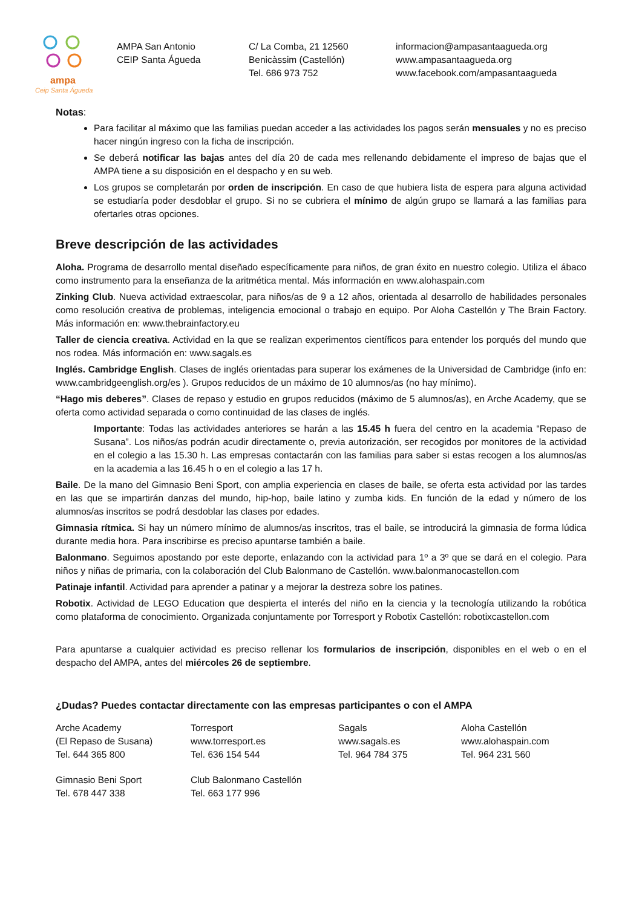ampa
Ceip Santa Águeda
AMPA San Antonio
CEIP Santa Águeda
C/ La Comba, 21 12560
Benicàssim (Castellón)
Tel. 686 973 752
informacion@ampasantaagueda.org
www.ampasantaagueda.org
www.facebook.com/ampasantaagueda
Notas:
Para facilitar al máximo que las familias puedan acceder a las actividades los pagos serán mensuales y no es preciso hacer ningún ingreso con la ficha de inscripción.
Se deberá notificar las bajas antes del día 20 de cada mes rellenando debidamente el impreso de bajas que el AMPA tiene a su disposición en el despacho y en su web.
Los grupos se completarán por orden de inscripción. En caso de que hubiera lista de espera para alguna actividad se estudiaría poder desdoblar el grupo. Si no se cubriera el mínimo de algún grupo se llamará a las familias para ofertarles otras opciones.
Breve descripción de las actividades
Aloha. Programa de desarrollo mental diseñado específicamente para niños, de gran éxito en nuestro colegio. Utiliza el ábaco como instrumento para la enseñanza de la aritmética mental. Más información en www.alohaspain.com
Zinking Club. Nueva actividad extraescolar, para niños/as de 9 a 12 años, orientada al desarrollo de habilidades personales como resolución creativa de problemas, inteligencia emocional o trabajo en equipo. Por Aloha Castellón y The Brain Factory. Más información en: www.thebrainfactory.eu
Taller de ciencia creativa. Actividad en la que se realizan experimentos científicos para entender los porqués del mundo que nos rodea. Más información en: www.sagals.es
Inglés. Cambridge English. Clases de inglés orientadas para superar los exámenes de la Universidad de Cambridge (info en: www.cambridgeenglish.org/es ). Grupos reducidos de un máximo de 10 alumnos/as (no hay mínimo).
“Hago mis deberes”. Clases de repaso y estudio en grupos reducidos (máximo de 5 alumnos/as), en Arche Academy, que se oferta como actividad separada o como continuidad de las clases de inglés.
Importante: Todas las actividades anteriores se harán a las 15.45 h fuera del centro en la academia “Repaso de Susana”. Los niños/as podrán acudir directamente o, previa autorización, ser recogidos por monitores de la actividad en el colegio a las 15.30 h. Las empresas contactarán con las familias para saber si estas recogen a los alumnos/as en la academia a las 16.45 h o en el colegio a las 17 h.
Baile. De la mano del Gimnasio Beni Sport, con amplia experiencia en clases de baile, se oferta esta actividad por las tardes en las que se impartirán danzas del mundo, hip-hop, baile latino y zumba kids. En función de la edad y número de los alumnos/as inscritos se podrá desdoblar las clases por edades.
Gimnasia rítmica. Si hay un número mínimo de alumnos/as inscritos, tras el baile, se introducirá la gimnasia de forma lúdica durante media hora. Para inscribirse es preciso apuntarse también a baile.
Balonmano. Seguimos apostando por este deporte, enlazando con la actividad para 1º a 3º que se dará en el colegio. Para niños y niñas de primaria, con la colaboración del Club Balonmano de Castellón. www.balonmanocastellon.com
Patinaje infantil. Actividad para aprender a patinar y a mejorar la destreza sobre los patines.
Robotix. Actividad de LEGO Education que despierta el interés del niño en la ciencia y la tecnología utilizando la robótica como plataforma de conocimiento. Organizada conjuntamente por Torresport y Robotix Castellón: robotixcastellon.com
Para apuntarse a cualquier actividad es preciso rellenar los formularios de inscripción, disponibles en el web o en el despacho del AMPA, antes del miércoles 26 de septiembre.
¿Dudas? Puedes contactar directamente con las empresas participantes o con el AMPA
Arche Academy
(El Repaso de Susana)
Tel. 644 365 800
Torresport
www.torresport.es
Tel. 636 154 544
Sagals
www.sagals.es
Tel. 964 784 375
Aloha Castellón
www.alohaspain.com
Tel. 964 231 560
Gimnasio Beni Sport
Tel. 678 447 338
Club Balonmano Castellón
Tel. 663 177 996